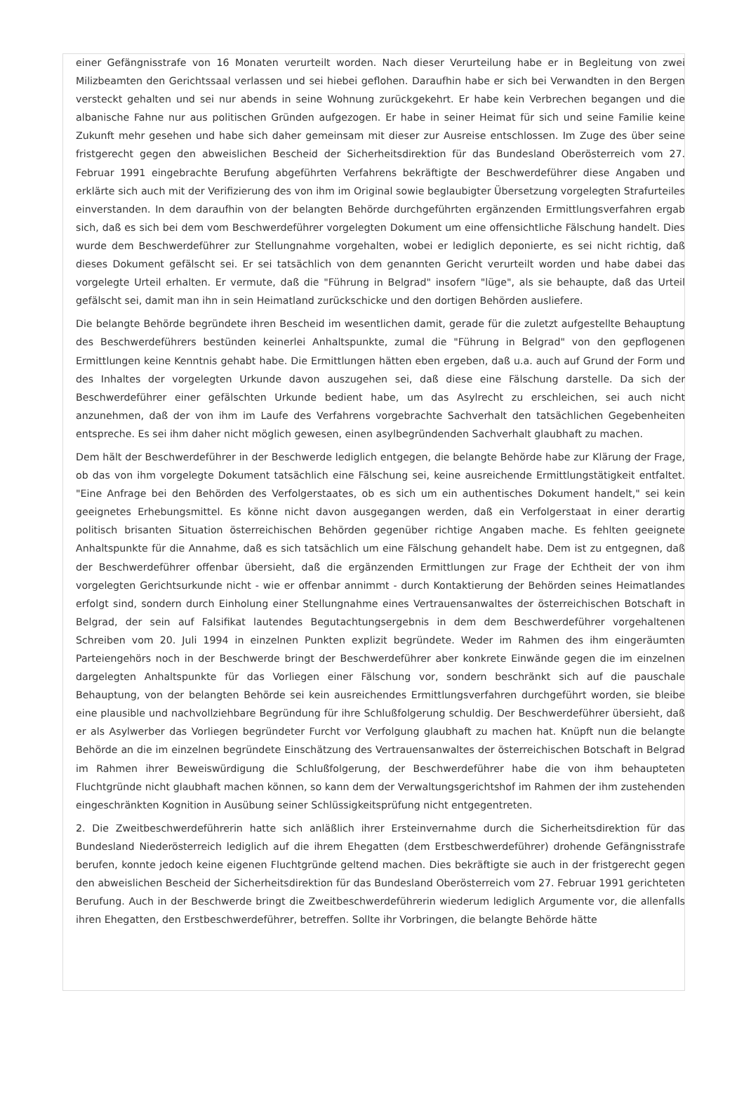einer Gefängnisstrafe von 16 Monaten verurteilt worden. Nach dieser Verurteilung habe er in Begleitung von zwei Milizbeamten den Gerichtssaal verlassen und sei hiebei geflohen. Daraufhin habe er sich bei Verwandten in den Bergen versteckt gehalten und sei nur abends in seine Wohnung zurückgekehrt. Er habe kein Verbrechen begangen und die albanische Fahne nur aus politischen Gründen aufgezogen. Er habe in seiner Heimat für sich und seine Familie keine Zukunft mehr gesehen und habe sich daher gemeinsam mit dieser zur Ausreise entschlossen. Im Zuge des über seine fristgerecht gegen den abweislichen Bescheid der Sicherheitsdirektion für das Bundesland Oberösterreich vom 27. Februar 1991 eingebrachte Berufung abgeführten Verfahrens bekräftigte der Beschwerdeführer diese Angaben und erklärte sich auch mit der Verifizierung des von ihm im Original sowie beglaubigter Übersetzung vorgelegten Strafurteiles einverstanden. In dem daraufhin von der belangten Behörde durchgeführten ergänzenden Ermittlungsverfahren ergab sich, daß es sich bei dem vom Beschwerdeführer vorgelegten Dokument um eine offensichtliche Fälschung handelt. Dies wurde dem Beschwerdeführer zur Stellungnahme vorgehalten, wobei er lediglich deponierte, es sei nicht richtig, daß dieses Dokument gefälscht sei. Er sei tatsächlich von dem genannten Gericht verurteilt worden und habe dabei das vorgelegte Urteil erhalten. Er vermute, daß die "Führung in Belgrad" insofern "lüge", als sie behaupte, daß das Urteil gefälscht sei, damit man ihn in sein Heimatland zurückschicke und den dortigen Behörden ausliefere.
Die belangte Behörde begründete ihren Bescheid im wesentlichen damit, gerade für die zuletzt aufgestellte Behauptung des Beschwerdeführers bestünden keinerlei Anhaltspunkte, zumal die "Führung in Belgrad" von den gepflogenen Ermittlungen keine Kenntnis gehabt habe. Die Ermittlungen hätten eben ergeben, daß u.a. auch auf Grund der Form und des Inhaltes der vorgelegten Urkunde davon auszugehen sei, daß diese eine Fälschung darstelle. Da sich der Beschwerdeführer einer gefälschten Urkunde bedient habe, um das Asylrecht zu erschleichen, sei auch nicht anzunehmen, daß der von ihm im Laufe des Verfahrens vorgebrachte Sachverhalt den tatsächlichen Gegebenheiten entspreche. Es sei ihm daher nicht möglich gewesen, einen asylbegründenden Sachverhalt glaubhaft zu machen.
Dem hält der Beschwerdeführer in der Beschwerde lediglich entgegen, die belangte Behörde habe zur Klärung der Frage, ob das von ihm vorgelegte Dokument tatsächlich eine Fälschung sei, keine ausreichende Ermittlungstätigkeit entfaltet. "Eine Anfrage bei den Behörden des Verfolgerstaates, ob es sich um ein authentisches Dokument handelt," sei kein geeignetes Erhebungsmittel. Es könne nicht davon ausgegangen werden, daß ein Verfolgerstaat in einer derartig politisch brisanten Situation österreichischen Behörden gegenüber richtige Angaben mache. Es fehlten geeignete Anhaltspunkte für die Annahme, daß es sich tatsächlich um eine Fälschung gehandelt habe. Dem ist zu entgegnen, daß der Beschwerdeführer offenbar übersieht, daß die ergänzenden Ermittlungen zur Frage der Echtheit der von ihm vorgelegten Gerichtsurkunde nicht - wie er offenbar annimmt - durch Kontaktierung der Behörden seines Heimatlandes erfolgt sind, sondern durch Einholung einer Stellungnahme eines Vertrauensanwaltes der österreichischen Botschaft in Belgrad, der sein auf Falsifikat lautendes Begutachtungsergebnis in dem dem Beschwerdeführer vorgehaltenen Schreiben vom 20. Juli 1994 in einzelnen Punkten explizit begründete. Weder im Rahmen des ihm eingeräumten Parteiengehörs noch in der Beschwerde bringt der Beschwerdeführer aber konkrete Einwände gegen die im einzelnen dargelegten Anhaltspunkte für das Vorliegen einer Fälschung vor, sondern beschränkt sich auf die pauschale Behauptung, von der belangten Behörde sei kein ausreichendes Ermittlungsverfahren durchgeführt worden, sie bleibe eine plausible und nachvollziehbare Begründung für ihre Schlußfolgerung schuldig. Der Beschwerdeführer übersieht, daß er als Asylwerber das Vorliegen begründeter Furcht vor Verfolgung glaubhaft zu machen hat. Knüpft nun die belangte Behörde an die im einzelnen begründete Einschätzung des Vertrauensanwaltes der österreichischen Botschaft in Belgrad im Rahmen ihrer Beweiswürdigung die Schlußfolgerung, der Beschwerdeführer habe die von ihm behaupteten Fluchtgründe nicht glaubhaft machen können, so kann dem der Verwaltungsgerichtshof im Rahmen der ihm zustehenden eingeschränkten Kognition in Ausübung seiner Schlüssigkeitsprüfung nicht entgegentreten.
2. Die Zweitbeschwerdeführerin hatte sich anläßlich ihrer Ersteinvernahme durch die Sicherheitsdirektion für das Bundesland Niederösterreich lediglich auf die ihrem Ehegatten (dem Erstbeschwerdeführer) drohende Gefängnisstrafe berufen, konnte jedoch keine eigenen Fluchtgründe geltend machen. Dies bekräftigte sie auch in der fristgerecht gegen den abweislichen Bescheid der Sicherheitsdirektion für das Bundesland Oberösterreich vom 27. Februar 1991 gerichteten Berufung. Auch in der Beschwerde bringt die Zweitbeschwerdeführerin wiederum lediglich Argumente vor, die allenfalls ihren Ehegatten, den Erstbeschwerdeführer, betreffen. Sollte ihr Vorbringen, die belangte Behörde hätte